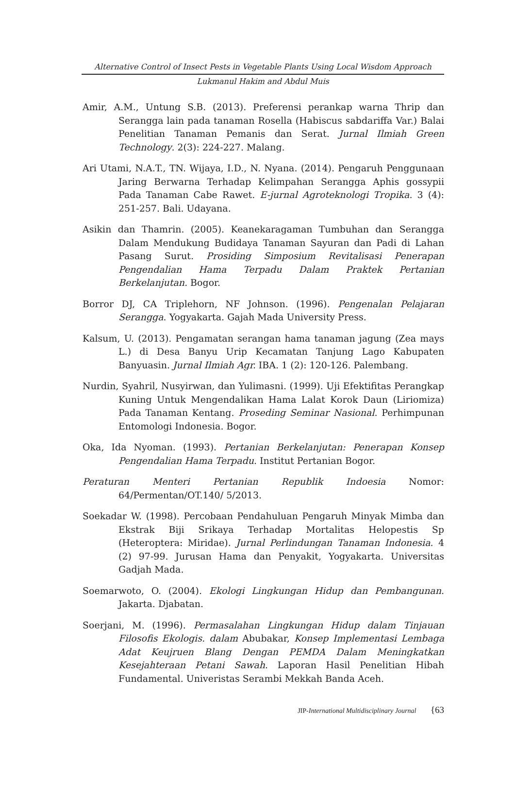Alternative Control of Insect Pests in Vegetable Plants Using Local Wisdom Approach
Lukmanul Hakim and Abdul Muis
Amir, A.M., Untung S.B. (2013). Preferensi perankap warna Thrip dan Serangga lain pada tanaman Rosella (Habiscus sabdariffa Var.) Balai Penelitian Tanaman Pemanis dan Serat. Jurnal Ilmiah Green Technology. 2(3): 224-227. Malang.
Ari Utami, N.A.T., TN. Wijaya, I.D., N. Nyana. (2014). Pengaruh Penggunaan Jaring Berwarna Terhadap Kelimpahan Serangga Aphis gossypii Pada Tanaman Cabe Rawet. E-jurnal Agroteknologi Tropika. 3 (4): 251-257. Bali. Udayana.
Asikin dan Thamrin. (2005). Keanekaragaman Tumbuhan dan Serangga Dalam Mendukung Budidaya Tanaman Sayuran dan Padi di Lahan Pasang Surut. Prosiding Simposium Revitalisasi Penerapan Pengendalian Hama Terpadu Dalam Praktek Pertanian Berkelanjutan. Bogor.
Borror DJ, CA Triplehorn, NF Johnson. (1996). Pengenalan Pelajaran Serangga. Yogyakarta. Gajah Mada University Press.
Kalsum, U. (2013). Pengamatan serangan hama tanaman jagung (Zea mays L.) di Desa Banyu Urip Kecamatan Tanjung Lago Kabupaten Banyuasin. Jurnal Ilmiah Agr. IBA. 1 (2): 120-126. Palembang.
Nurdin, Syahril, Nusyirwan, dan Yulimasni. (1999). Uji Efektifitas Perangkap Kuning Untuk Mengendalikan Hama Lalat Korok Daun (Liriomiza) Pada Tanaman Kentang. Proseding Seminar Nasional. Perhimpunan Entomologi Indonesia. Bogor.
Oka, Ida Nyoman. (1993). Pertanian Berkelanjutan: Penerapan Konsep Pengendalian Hama Terpadu. Institut Pertanian Bogor.
Peraturan Menteri Pertanian Republik Indoesia Nomor: 64/Permentan/OT.140/ 5/2013.
Soekadar W. (1998). Percobaan Pendahuluan Pengaruh Minyak Mimba dan Ekstrak Biji Srikaya Terhadap Mortalitas Helopestis Sp (Heteroptera: Miridae). Jurnal Perlindungan Tanaman Indonesia. 4 (2) 97-99. Jurusan Hama dan Penyakit, Yogyakarta. Universitas Gadjah Mada.
Soemarwoto, O. (2004). Ekologi Lingkungan Hidup dan Pembangunan. Jakarta. Djabatan.
Soerjani, M. (1996). Permasalahan Lingkungan Hidup dalam Tinjauan Filosofis Ekologis. dalam Abubakar, Konsep Implementasi Lembaga Adat Keujruen Blang Dengan PEMDA Dalam Meningkatkan Kesejahteraan Petani Sawah. Laporan Hasil Penelitian Hibah Fundamental. Univeristas Serambi Mekkah Banda Aceh.
JIP-International Multidisciplinary Journal {63